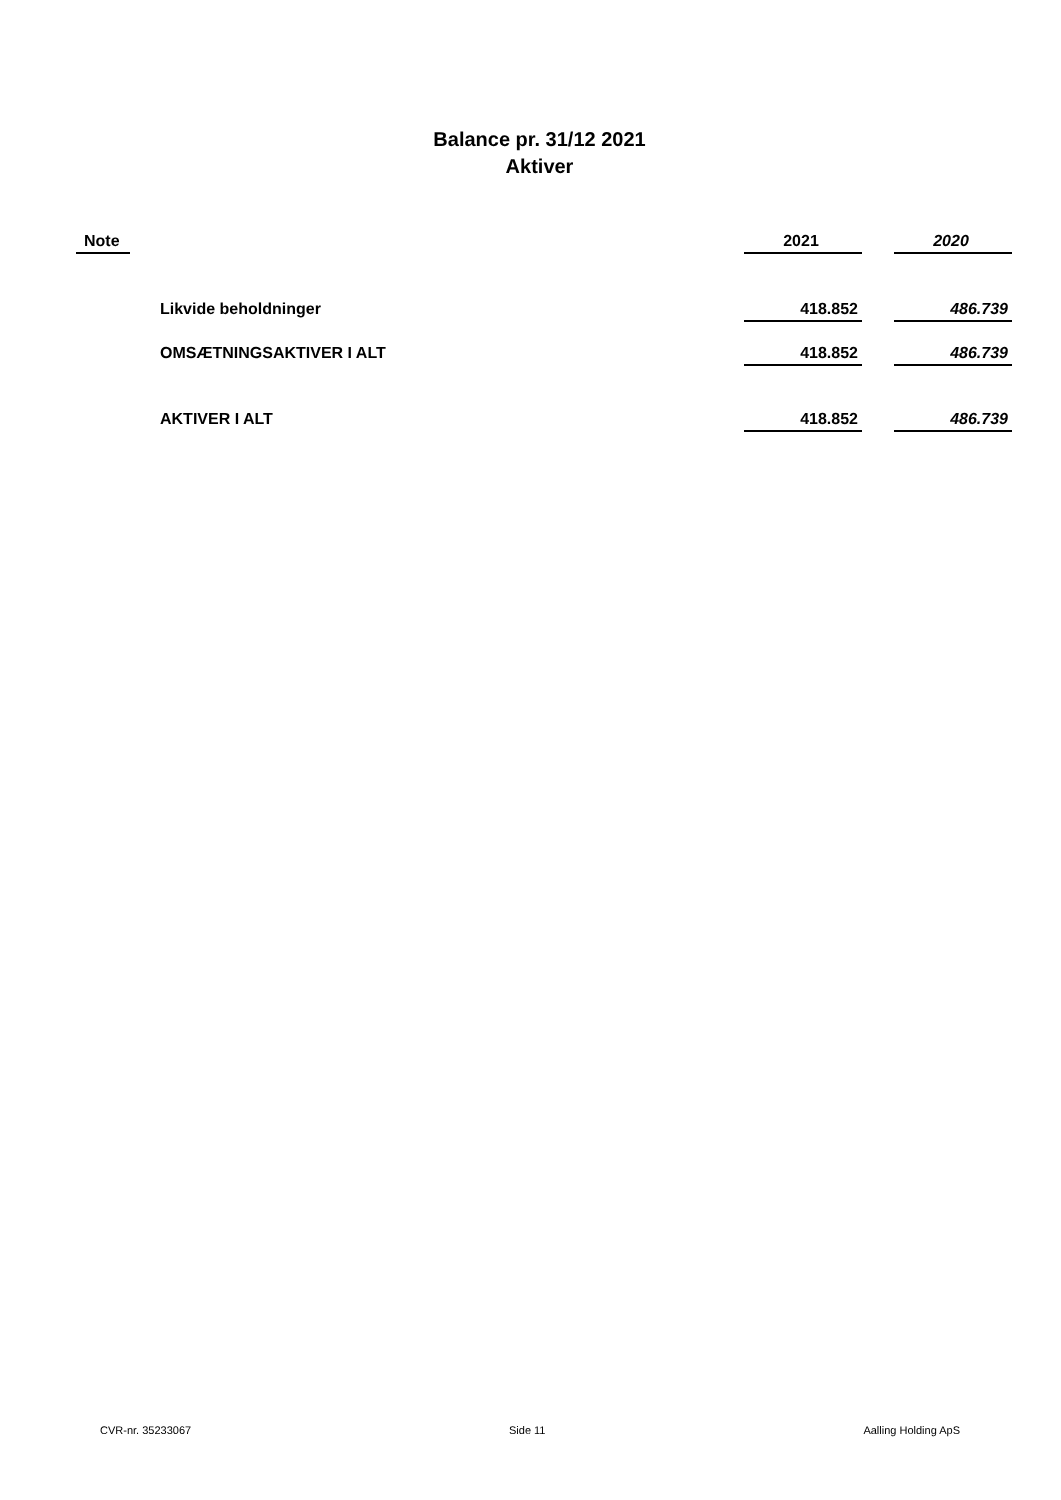Balance pr. 31/12 2021
Aktiver
| Note | | 2021 | | 2020 |
| --- | --- | --- | --- | --- |
| | Likvide beholdninger | 418.852 | | 486.739 |
| | OMSÆTNINGSAKTIVER I ALT | 418.852 | | 486.739 |
| | AKTIVER I ALT | 418.852 | | 486.739 |
CVR-nr. 35233067 Side 11 Aalling Holding ApS